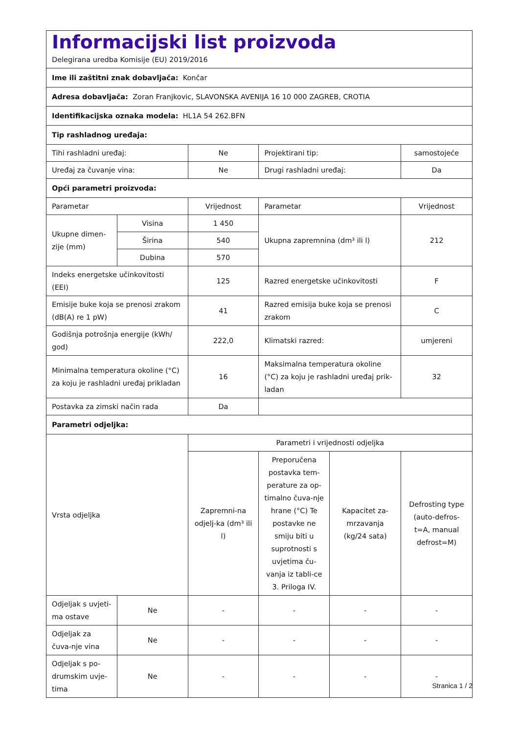| Informacijski list proizvoda Delegirana uredba Komisije (EU) 2019/2016 | | | | | |
| Ime ili zaštitni znak dobavljača: Končar | | | | | |
| Adresa dobavljača: Zoran Franjkovic, SLAVONSKA AVENIJA 16 10 000 ZAGREB, CROTIA | | | | | |
| Identifikacijska oznaka modela: HL1A 54 262.BFN | | | | | |
| Tip rashladnog uređaja: | | | | | |
| Tihi rashladni uređaj: | | Ne | Projektirani tip: | | samostojeće |
| Uređaj za čuvanje vina: | | Ne | Drugi rashladni uređaj: | | Da |
| Opći parametri proizvoda: | | | | | |
| Parametar | | Vrijednost | Parametar | | Vrijednost |
| Ukupne dimen-zije (mm) | Visina | 1 450 | Ukupna zapremnina (dm³ ili l) | | 212 |
| | Širina | 540 | | | |
| | Dubina | 570 | | | |
| Indeks energetske učinkovitosti (EEI) | | 125 | Razred energetske učinkovitosti | | F |
| Emisije buke koja se prenosi zrakom (dB(A) re 1 pW) | | 41 | Razred emisija buke koja se prenosi zrakom | | C |
| Godišnja potrošnja energije (kWh/ god) | | 222,0 | Klimatski razred: | | umjereni |
| Minimalna temperatura okoline (°C) za koju je rashladni uređaj prikladan | | 16 | Maksimalna temperatura okoline (°C) za koju je rashladni uređaj prik-ladan | | 32 |
| Postavka za zimski način rada | | Da | | | |
| Parametri odjeljka: | | | | | |
| Vrsta odjeljka | | Parametri i vrijednosti odjeljka | | | |
| | | Zapremni-na odjelj-ka (dm³ ili l) | Preporučena postavka tem-perature za op-timalno čuva-nje hrane (°C) Te postavke ne smiju biti u suprotnosti s uvjetima ču-vanja iz tabli-ce 3. Priloga IV. | Kapacitet za-mrzavanja (kg/24 sata) | Defrosting type (auto-defros-t=A, manual defrost=M) |
| Odjeljak s uvjeti-ma ostave | Ne | - | - | - | - |
| Odjeljak za čuva-nje vina | Ne | - | - | - | - |
| Odjeljak s po-drumskim uvje-tima | Ne | - | - | - | - |
Stranica 1 / 2